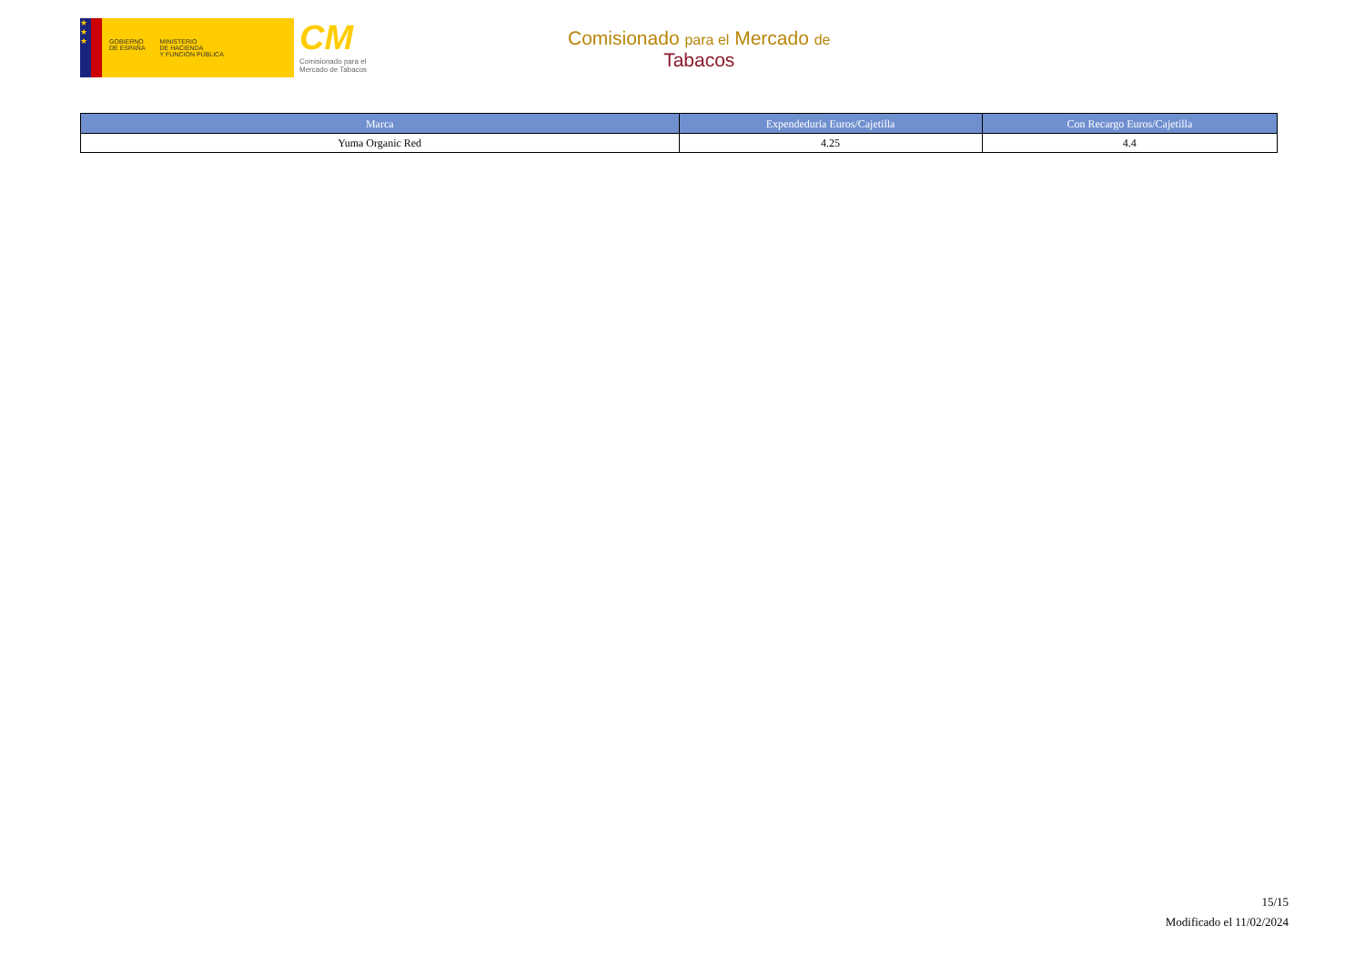★
★
★
GOBIERNO
DE ESPAÑA
MINISTERIO
DE HACIENDA
Y FUNCIÓN PÚBLICA
CM
Comisionado para el
Mercado de Tabacos
Comisionado para el Mercado de
Tabacos
| Marca | Expendeduría Euros/Cajetilla | Con Recargo Euros/Cajetilla |
| --- | --- | --- |
| Yuma Organic Red | 4.25 | 4.4 |
15/15
Modificado el 11/02/2024